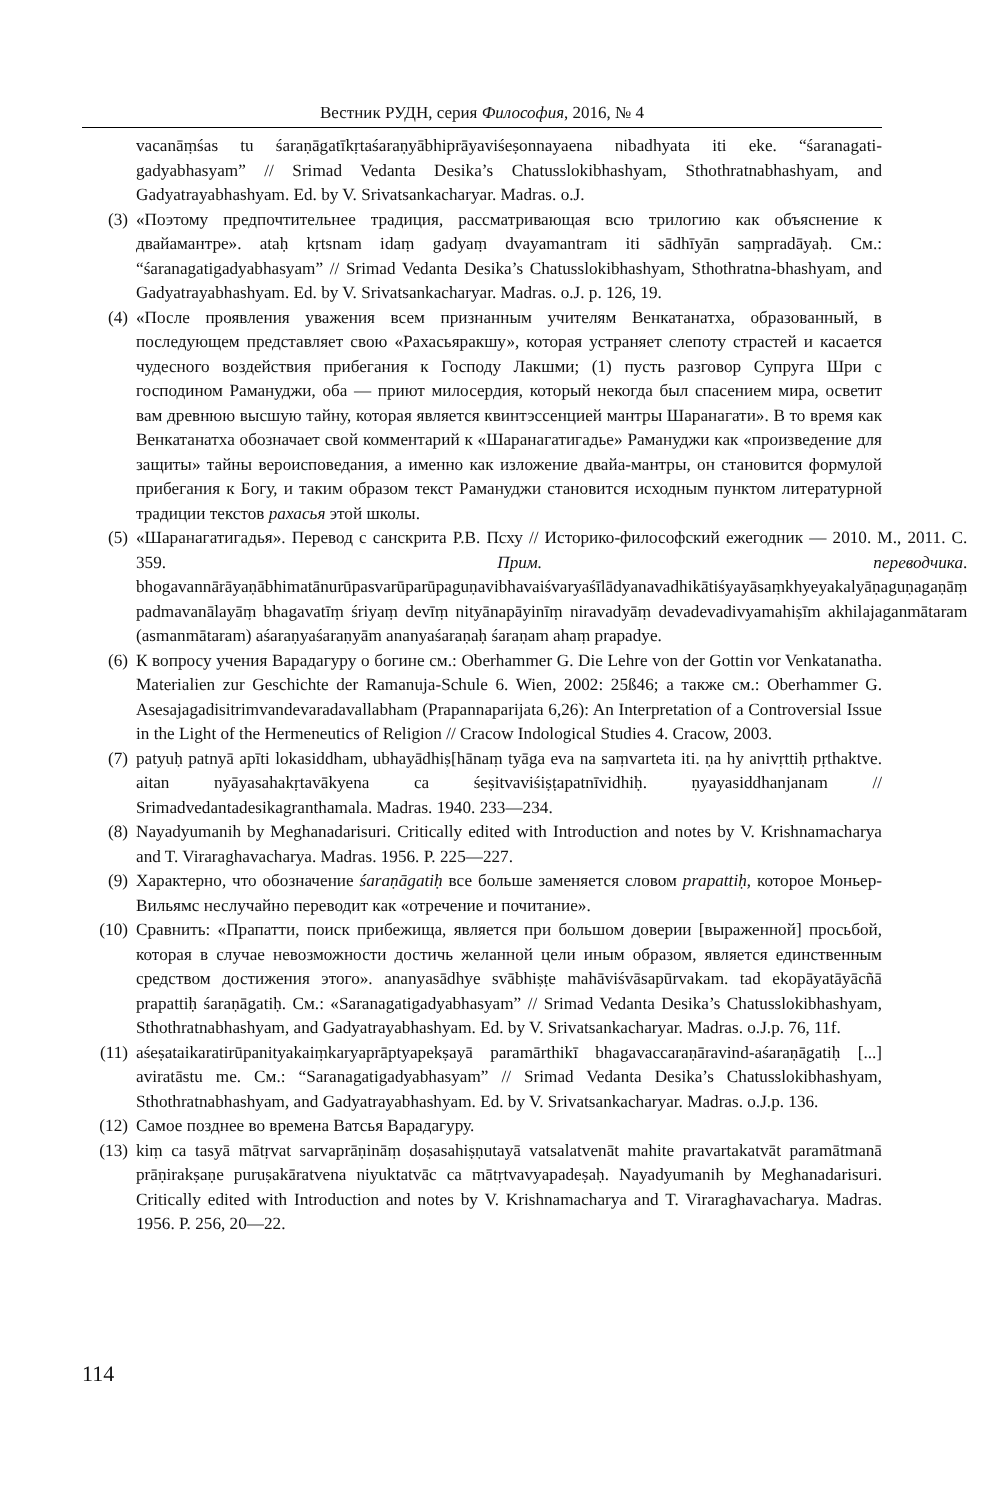Вестник РУДН, серия Философия, 2016, № 4
vacanāṃśas tu śaraṇāgatīkṛtaśaraṇyābhiprāyaviśeṣonnayaena nibadhyata iti eke. “śaranagati-gadyabhasyam” // Srimad Vedanta Desika’s Chatusslokibhashyam, Sthothratnabhashyam, and Gadyatrayabhashyam. Ed. by V. Srivatsankacharyar. Madras. o.J.
(3) «Поэтому предпочтительнее традиция, рассматривающая всю трилогию как объяснение к двайамантре». ataḥ kṛtsnam idaṃ gadyaṃ dvayamantram iti sādhīyān saṃpradāyaḥ. См.: “śaranagatigadyabhasyam” // Srimad Vedanta Desika’s Chatusslokibhashyam, Sthothratna-bhashyam, and Gadyatrayabhashyam. Ed. by V. Srivatsankacharyar. Madras. o.J. p. 126, 19.
(4) «После проявления уважения всем признанным учителям Венкатанатха, образованный, в последующем представляет свою «Рахасьяракшу», которая устраняет слепоту страстей и касается чудесного воздействия прибегания к Господу Лакшми; (1) пусть разговор Супруга Шри с господином Рамануджи, оба — приют милосердия, который некогда был спасением мира, осветит вам древнюю высшую тайну, которая является квинтэссенцией мантры Шаранагати». В то время как Венкатанатха обозначает свой комментарий к «Шаранагатигадье» Рамануджи как «произведение для защиты» тайны вероисповедания, а именно как изложение двайа-мантры, он становится формулой прибегания к Богу, и таким образом текст Рамануджи становится исходным пунктом литературной традиции текстов рахасья этой школы.
(5) «Шаранагатигадья». Перевод с санскрита Р.В. Псху // Историко-философский ежегодник — 2010. М., 2011. С. 359. Прим. переводчика. bhogavannārāyaṇābhimatānurūpasvarūparūpaguṇavibhavaiśvaryaśīlādyanavadhikātiśyayāsaṃkhyeyakalyāṇaguṇagaṇāṃ padmavanālayāṃ bhagavatīṃ śriyaṃ devīṃ nityānapāyinīṃ niravadyāṃ devadevadivyamahiṣīm akhilajaganmātaram (asmanmātaram) aśaraṇyaśaraṇyām ananyaśaraṇaḥ śaraṇam ahaṃ prapadye.
(6) К вопросу учения Варадагуру о богине см.: Oberhammer G. Die Lehre von der Gottin vor Venkatanatha. Materialien zur Geschichte der Ramanuja-Schule 6. Wien, 2002: 25ß46; а также см.: Oberhammer G. Asesajagadisitrimvandevaradavallabham (Prapannaparijata 6,26): An Interpretation of a Controversial Issue in the Light of the Hermeneutics of Religion // Cracow Indological Studies 4. Cracow, 2003.
(7) patyuḥ patnyā apīti lokasiddham, ubhayādhiṣ[hānaṃ tyāga eva na saṃvarteta iti. ṇa hy anivṛttiḥ pṛthaktve. aitan nyāyasahakṛtavākyena ca śeṣitvaviśiṣṭapatnīvidhiḥ. ṇyayasiddhanjanam // Srimadvedantadesikagranthamala. Madras. 1940. 233—234.
(8) Nayadyumanih by Meghanadarisuri. Critically edited with Introduction and notes by V. Krishnamacharya and T. Viraraghavacharya. Madras. 1956. P. 225—227.
(9) Характерно, что обозначение śaraṇāgatiḥ все больше заменяется словом prapattiḥ, которое Моньер-Вильямс неслучайно переводит как «отречение и почитание».
(10) Сравнить: «Прапатти, поиск прибежища, является при большом доверии [выраженной] просьбой, которая в случае невозможности достичь желанной цели иным образом, является единственным средством достижения этого». ananyasādhye svābhiṣṭe mahāviśvāsapūrvakam. tad ekopāyatāyācñā prapattiḥ śaraṇāgatiḥ. См.: «Saranagatigadyabhasyam” // Srimad Vedanta Desika’s Chatusslokibhashyam, Sthothratnabhashyam, and Gadyatrayabhashyam. Ed. by V. Srivatsankacharyar. Madras. o.J.p. 76, 11f.
(11) aśeṣataikaratirūpanityakaiṃkaryaprāptyapekṣayā paramārthikī bhagavaccaraṇāravind-aśaraṇāgatiḥ [...] aviratāstu me. См.: “Saranagatigadyabhasyam” // Srimad Vedanta Desika’s Chatusslokibhashyam, Sthothratnabhashyam, and Gadyatrayabhashyam. Ed. by V. Srivatsankacharyar. Madras. o.J.p. 136.
(12) Самое позднее во времена Ватсья Варадагуру.
(13) kiṃ ca tasyā mātṛvat sarvaprāṇināṃ doṣasahiṣṇutayā vatsalatvenāt mahite pravartakatvāt paramātmanā prāṇirakṣaṇe puruṣakāratvena niyuktatvāc ca mātṛtvavyapadeṣaḥ. Nayadyumanih by Meghanadarisuri. Critically edited with Introduction and notes by V. Krishnamacharya and T. Viraraghavacharya. Madras. 1956. P. 256, 20—22.
114